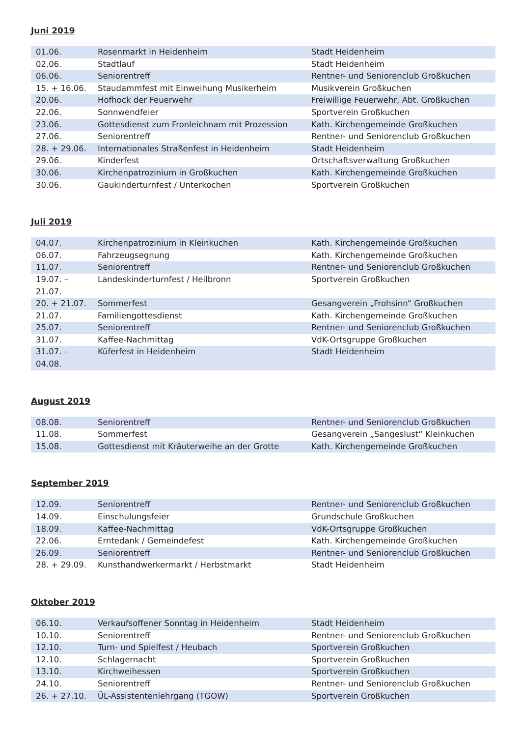Juni 2019
| 01.06. | Rosenmarkt in Heidenheim | Stadt Heidenheim |
| 02.06. | Stadtlauf | Stadt Heidenheim |
| 06.06. | Seniorentreff | Rentner- und Seniorenclub Großkuchen |
| 15. + 16.06. | Staudammfest mit Einweihung Musikerheim | Musikverein Großkuchen |
| 20.06. | Hofhock der Feuerwehr | Freiwillige Feuerwehr, Abt. Großkuchen |
| 22.06. | Sonnwendfeier | Sportverein Großkuchen |
| 23.06. | Gottesdienst zum Fronleichnam mit Prozession | Kath. Kirchengemeinde Großkuchen |
| 27.06. | Seniorentreff | Rentner- und Seniorenclub Großkuchen |
| 28. + 29.06. | Internationales Straßenfest in Heidenheim | Stadt Heidenheim |
| 29.06. | Kinderfest | Ortschaftsverwaltung Großkuchen |
| 30.06. | Kirchenpatrozinium in Großkuchen | Kath. Kirchengemeinde Großkuchen |
| 30.06. | Gaukinderturnfest / Unterkochen | Sportverein Großkuchen |
Juli 2019
| 04.07. | Kirchenpatrozinium in Kleinkuchen | Kath. Kirchengemeinde Großkuchen |
| 06.07. | Fahrzeugsegnung | Kath. Kirchengemeinde Großkuchen |
| 11.07. | Seniorentreff | Rentner- und Seniorenclub Großkuchen |
| 19.07. – 21.07. | Landeskinderturnfest / Heilbronn | Sportverein Großkuchen |
| 20. + 21.07. | Sommerfest | Gesangverein „Frohsinn“ Großkuchen |
| 21.07. | Familiengottesdienst | Kath. Kirchengemeinde Großkuchen |
| 25.07. | Seniorentreff | Rentner- und Seniorenclub Großkuchen |
| 31.07. | Kaffee-Nachmittag | VdK-Ortsgruppe Großkuchen |
| 31.07. – 04.08. | Küferfest in Heidenheim | Stadt Heidenheim |
August 2019
| 08.08. | Seniorentreff | Rentner- und Seniorenclub Großkuchen |
| 11.08. | Sommerfest | Gesangverein „Sangeslust“ Kleinkuchen |
| 15.08. | Gottesdienst mit Kräuterweihe an der Grotte | Kath. Kirchengemeinde Großkuchen |
September 2019
| 12.09. | Seniorentreff | Rentner- und Seniorenclub Großkuchen |
| 14.09. | Einschulungsfeier | Grundschule Großkuchen |
| 18.09. | Kaffee-Nachmittag | VdK-Ortsgruppe Großkuchen |
| 22.06. | Erntedank / Gemeindefest | Kath. Kirchengemeinde Großkuchen |
| 26.09. | Seniorentreff | Rentner- und Seniorenclub Großkuchen |
| 28. + 29.09. | Kunsthandwerkermarkt / Herbstmarkt | Stadt Heidenheim |
Oktober 2019
| 06.10. | Verkaufsoffener Sonntag in Heidenheim | Stadt Heidenheim |
| 10.10. | Seniorentreff | Rentner- und Seniorenclub Großkuchen |
| 12.10. | Turn- und Spielfest / Heubach | Sportverein Großkuchen |
| 12.10. | Schlagernacht | Sportverein Großkuchen |
| 13.10. | Kirchweihessen | Sportverein Großkuchen |
| 24.10. | Seniorentreff | Rentner- und Seniorenclub Großkuchen |
| 26. + 27.10. | ÜL-Assistentenlehrgang (TGOW) | Sportverein Großkuchen |